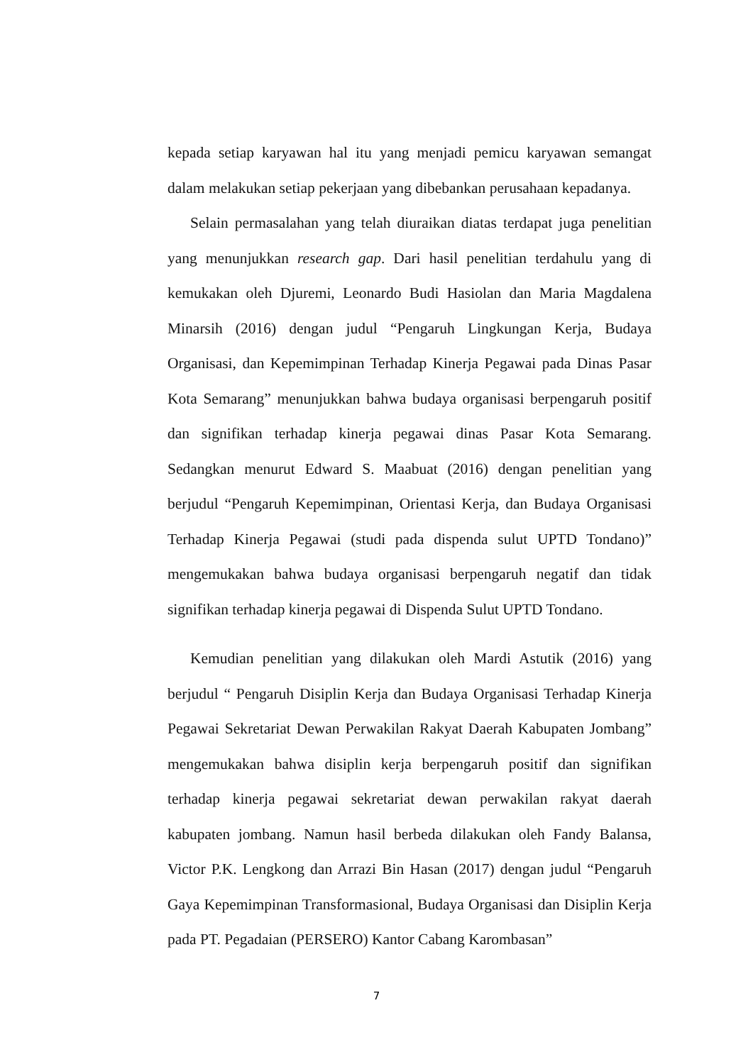kepada setiap karyawan hal itu yang menjadi pemicu karyawan semangat dalam melakukan setiap pekerjaan yang dibebankan perusahaan kepadanya.
Selain permasalahan yang telah diuraikan diatas terdapat juga penelitian yang menunjukkan research gap. Dari hasil penelitian terdahulu yang di kemukakan oleh Djuremi, Leonardo Budi Hasiolan dan Maria Magdalena Minarsih (2016) dengan judul “Pengaruh Lingkungan Kerja, Budaya Organisasi, dan Kepemimpinan Terhadap Kinerja Pegawai pada Dinas Pasar Kota Semarang” menunjukkan bahwa budaya organisasi berpengaruh positif dan signifikan terhadap kinerja pegawai dinas Pasar Kota Semarang. Sedangkan menurut Edward S. Maabuat (2016) dengan penelitian yang berjudul “Pengaruh Kepemimpinan, Orientasi Kerja, dan Budaya Organisasi Terhadap Kinerja Pegawai (studi pada dispenda sulut UPTD Tondano)” mengemukakan bahwa budaya organisasi berpengaruh negatif dan tidak signifikan terhadap kinerja pegawai di Dispenda Sulut UPTD Tondano.
Kemudian penelitian yang dilakukan oleh Mardi Astutik (2016) yang berjudul “ Pengaruh Disiplin Kerja dan Budaya Organisasi Terhadap Kinerja Pegawai Sekretariat Dewan Perwakilan Rakyat Daerah Kabupaten Jombang” mengemukakan bahwa disiplin kerja berpengaruh positif dan signifikan terhadap kinerja pegawai sekretariat dewan perwakilan rakyat daerah kabupaten jombang. Namun hasil berbeda dilakukan oleh Fandy Balansa, Victor P.K. Lengkong dan Arrazi Bin Hasan (2017) dengan judul “Pengaruh Gaya Kepemimpinan Transformasional, Budaya Organisasi dan Disiplin Kerja pada PT. Pegadaian (PERSERO) Kantor Cabang Karombasan”
7